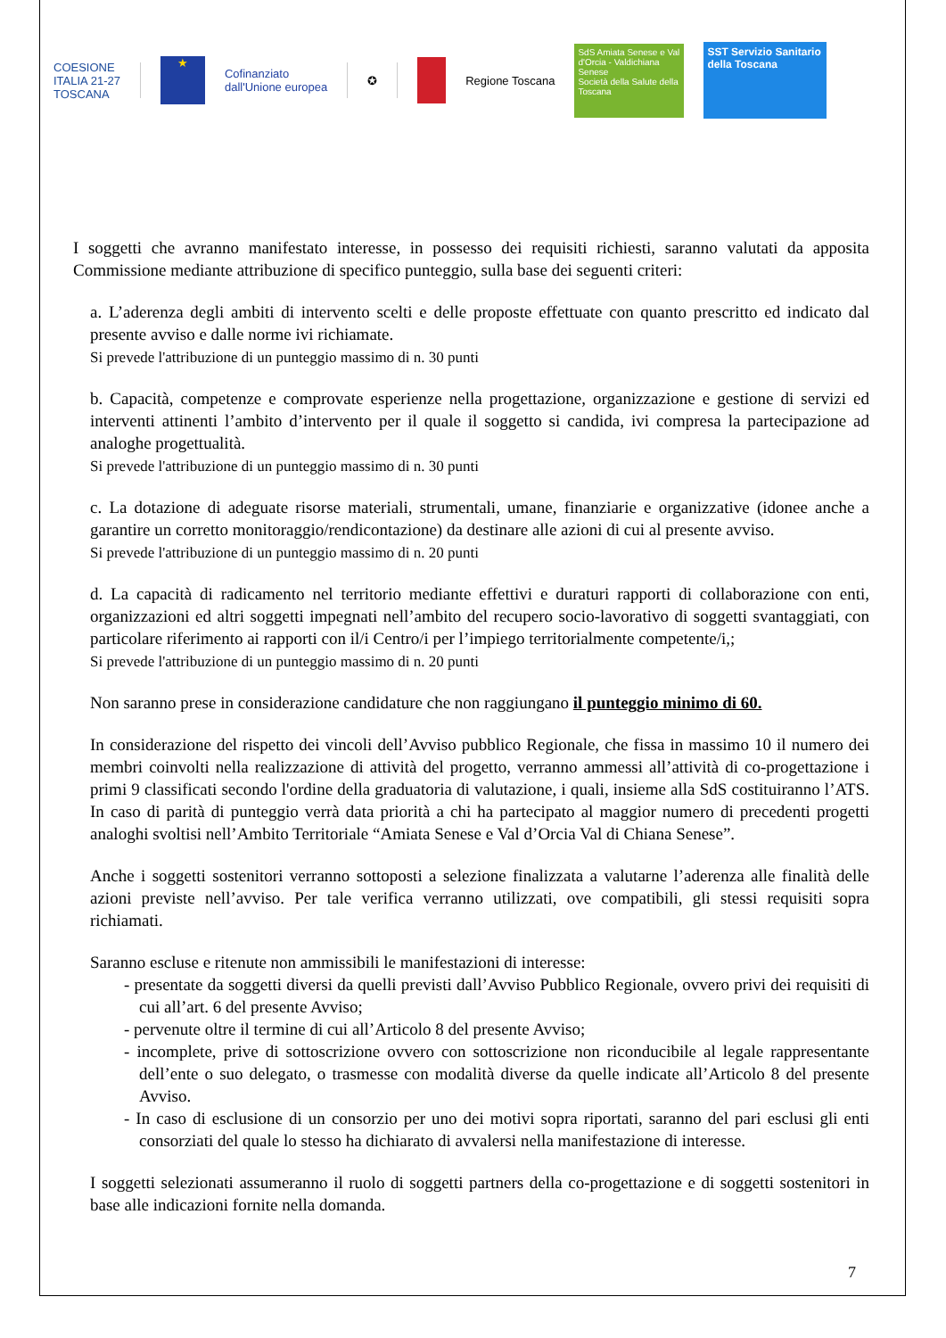COESIONE
ITALIA 21-27
TOSCANA
★
Cofinanziato
dall'Unione europea
✪ Regione Toscana
SdS Amiata Senese e Val d'Orcia - Valdichiana Senese
Società della Salute della Toscana
SST Servizio Sanitario della Toscana
I soggetti che avranno manifestato interesse, in possesso dei requisiti richiesti, saranno valutati da apposita Commissione mediante attribuzione di specifico punteggio, sulla base dei seguenti criteri:
a. L’aderenza degli ambiti di intervento scelti e delle proposte effettuate con quanto prescritto ed indicato dal presente avviso e dalle norme ivi richiamate.
Si prevede l'attribuzione di un punteggio massimo di n. 30 punti
b. Capacità, competenze e comprovate esperienze nella progettazione, organizzazione e gestione di servizi ed interventi attinenti l’ambito d’intervento per il quale il soggetto si candida, ivi compresa la partecipazione ad analoghe progettualità.
Si prevede l'attribuzione di un punteggio massimo di n. 30 punti
c. La dotazione di adeguate risorse materiali, strumentali, umane, finanziarie e organizzative (idonee anche a garantire un corretto monitoraggio/rendicontazione) da destinare alle azioni di cui al presente avviso.
Si prevede l'attribuzione di un punteggio massimo di n. 20 punti
d. La capacità di radicamento nel territorio mediante effettivi e duraturi rapporti di collaborazione con enti, organizzazioni ed altri soggetti impegnati nell’ambito del recupero socio-lavorativo di soggetti svantaggiati, con particolare riferimento ai rapporti con il/i Centro/i per l’impiego territorialmente competente/i,;
Si prevede l'attribuzione di un punteggio massimo di n. 20 punti
Non saranno prese in considerazione candidature che non raggiungano il punteggio minimo di 60.
In considerazione del rispetto dei vincoli dell’Avviso pubblico Regionale, che fissa in massimo 10 il numero dei membri coinvolti nella realizzazione di attività del progetto, verranno ammessi all’attività di co-progettazione i primi 9 classificati secondo l'ordine della graduatoria di valutazione, i quali, insieme alla SdS costituiranno l’ATS. In caso di parità di punteggio verrà data priorità a chi ha partecipato al maggior numero di precedenti progetti analoghi svoltisi nell’Ambito Territoriale “Amiata Senese e Val d’Orcia Val di Chiana Senese”.
Anche i soggetti sostenitori verranno sottoposti a selezione finalizzata a valutarne l’aderenza alle finalità delle azioni previste nell’avviso. Per tale verifica verranno utilizzati, ove compatibili, gli stessi requisiti sopra richiamati.
Saranno escluse e ritenute non ammissibili le manifestazioni di interesse:
- presentate da soggetti diversi da quelli previsti dall’Avviso Pubblico Regionale, ovvero privi dei requisiti di cui all’art. 6 del presente Avviso;
- pervenute oltre il termine di cui all’Articolo 8 del presente Avviso;
- incomplete, prive di sottoscrizione ovvero con sottoscrizione non riconducibile al legale rappresentante dell’ente o suo delegato, o trasmesse con modalità diverse da quelle indicate all’Articolo 8 del presente Avviso.
- In caso di esclusione di un consorzio per uno dei motivi sopra riportati, saranno del pari esclusi gli enti consorziati del quale lo stesso ha dichiarato di avvalersi nella manifestazione di interesse.
I soggetti selezionati assumeranno il ruolo di soggetti partners della co-progettazione e di soggetti sostenitori in base alle indicazioni fornite nella domanda.
7